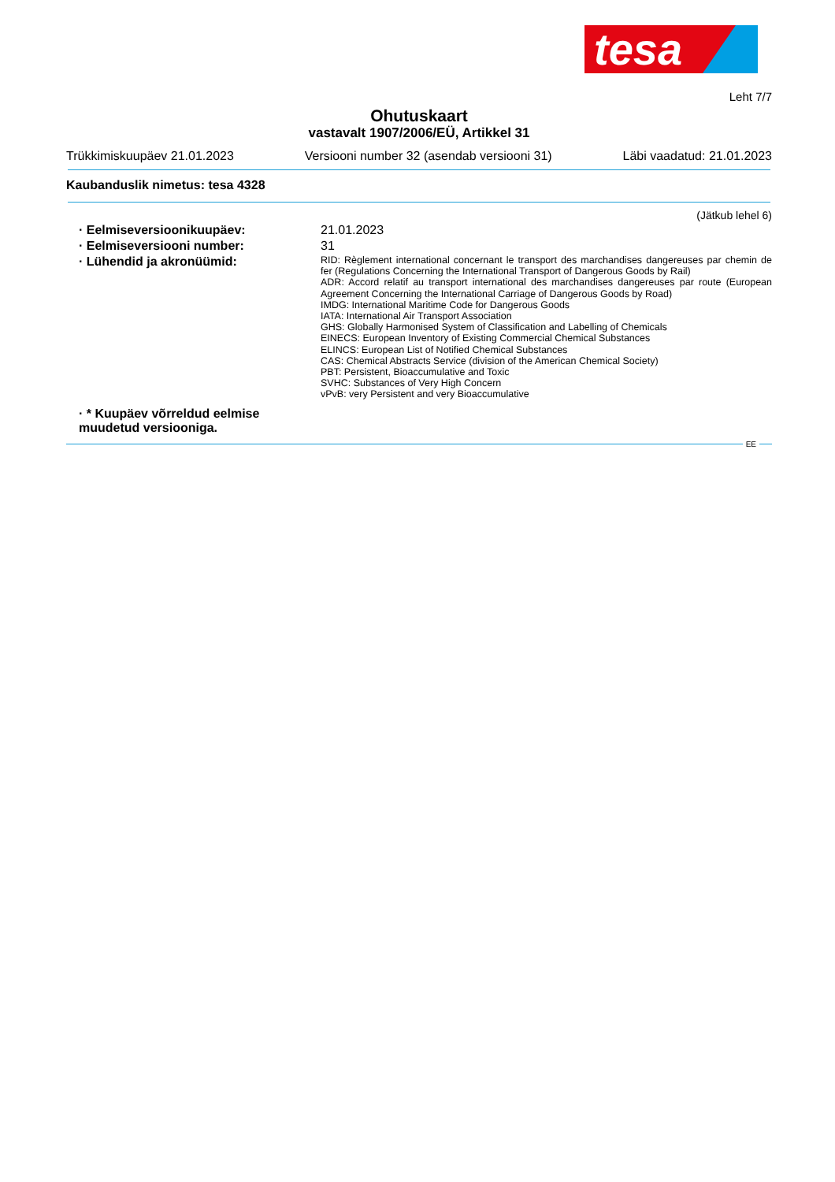tesa
Leht 7/7
Ohutuskaart
vastavalt 1907/2006/EÜ, Artikkel 31
Trükkimiskuupäev 21.01.2023 Versiooni number 32 (asendab versiooni 31) Läbi vaadatud: 21.01.2023
Kaubanduslik nimetus: tesa 4328
(Jätkub lehel 6)
· Eelmiseversioonikuupäev: 21.01.2023
· Eelmiseversiooni number: 31
· Lühendid ja akronüümid:
RID: Règlement international concernant le transport des marchandises dangereuses par chemin de fer (Regulations Concerning the International Transport of Dangerous Goods by Rail)
ADR: Accord relatif au transport international des marchandises dangereuses par route (European Agreement Concerning the International Carriage of Dangerous Goods by Road)
IMDG: International Maritime Code for Dangerous Goods
IATA: International Air Transport Association
GHS: Globally Harmonised System of Classification and Labelling of Chemicals
EINECS: European Inventory of Existing Commercial Chemical Substances
ELINCS: European List of Notified Chemical Substances
CAS: Chemical Abstracts Service (division of the American Chemical Society)
PBT: Persistent, Bioaccumulative and Toxic
SVHC: Substances of Very High Concern
vPvB: very Persistent and very Bioaccumulative
· * Kuupäev võrreldud eelmise muudetud versiooniga.
EE